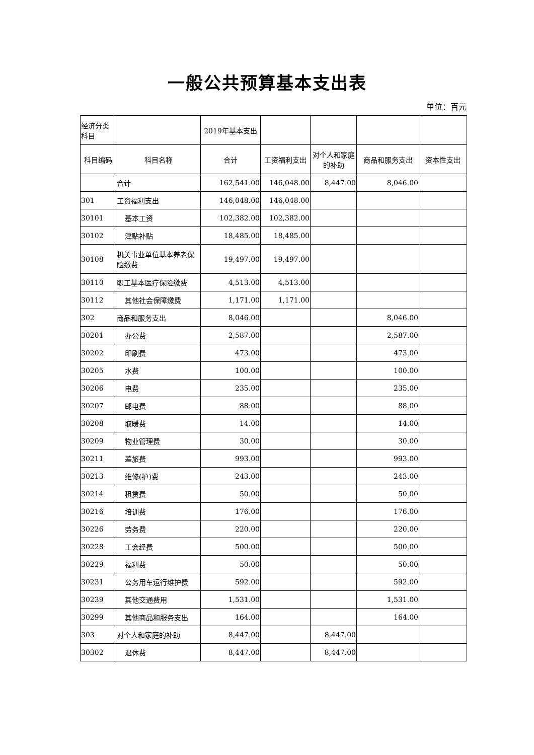一般公共预算基本支出表
单位：百元
| 经济分类科目 | | 2019年基本支出 | | | | |
| --- | --- | --- | --- | --- | --- | --- |
| 科目编码 | 科目名称 | 合计 | 工资福利支出 | 对个人和家庭的补助 | 商品和服务支出 | 资本性支出 |
| | 合计 | 162,541.00 | 146,048.00 | 8,447.00 | 8,046.00 | |
| 301 | 工资福利支出 | 146,048.00 | 146,048.00 | | | |
| 30101 | 基本工资 | 102,382.00 | 102,382.00 | | | |
| 30102 | 津贴补贴 | 18,485.00 | 18,485.00 | | | |
| 30108 | 机关事业单位基本养老保险缴费 | 19,497.00 | 19,497.00 | | | |
| 30110 | 职工基本医疗保险缴费 | 4,513.00 | 4,513.00 | | | |
| 30112 | 其他社会保障缴费 | 1,171.00 | 1,171.00 | | | |
| 302 | 商品和服务支出 | 8,046.00 | | | 8,046.00 | |
| 30201 | 办公费 | 2,587.00 | | | 2,587.00 | |
| 30202 | 印刷费 | 473.00 | | | 473.00 | |
| 30205 | 水费 | 100.00 | | | 100.00 | |
| 30206 | 电费 | 235.00 | | | 235.00 | |
| 30207 | 邮电费 | 88.00 | | | 88.00 | |
| 30208 | 取暖费 | 14.00 | | | 14.00 | |
| 30209 | 物业管理费 | 30.00 | | | 30.00 | |
| 30211 | 差旅费 | 993.00 | | | 993.00 | |
| 30213 | 维修(护)费 | 243.00 | | | 243.00 | |
| 30214 | 租赁费 | 50.00 | | | 50.00 | |
| 30216 | 培训费 | 176.00 | | | 176.00 | |
| 30226 | 劳务费 | 220.00 | | | 220.00 | |
| 30228 | 工会经费 | 500.00 | | | 500.00 | |
| 30229 | 福利费 | 50.00 | | | 50.00 | |
| 30231 | 公务用车运行维护费 | 592.00 | | | 592.00 | |
| 30239 | 其他交通费用 | 1,531.00 | | | 1,531.00 | |
| 30299 | 其他商品和服务支出 | 164.00 | | | 164.00 | |
| 303 | 对个人和家庭的补助 | 8,447.00 | | 8,447.00 | | |
| 30302 | 退休费 | 8,447.00 | | 8,447.00 | | |